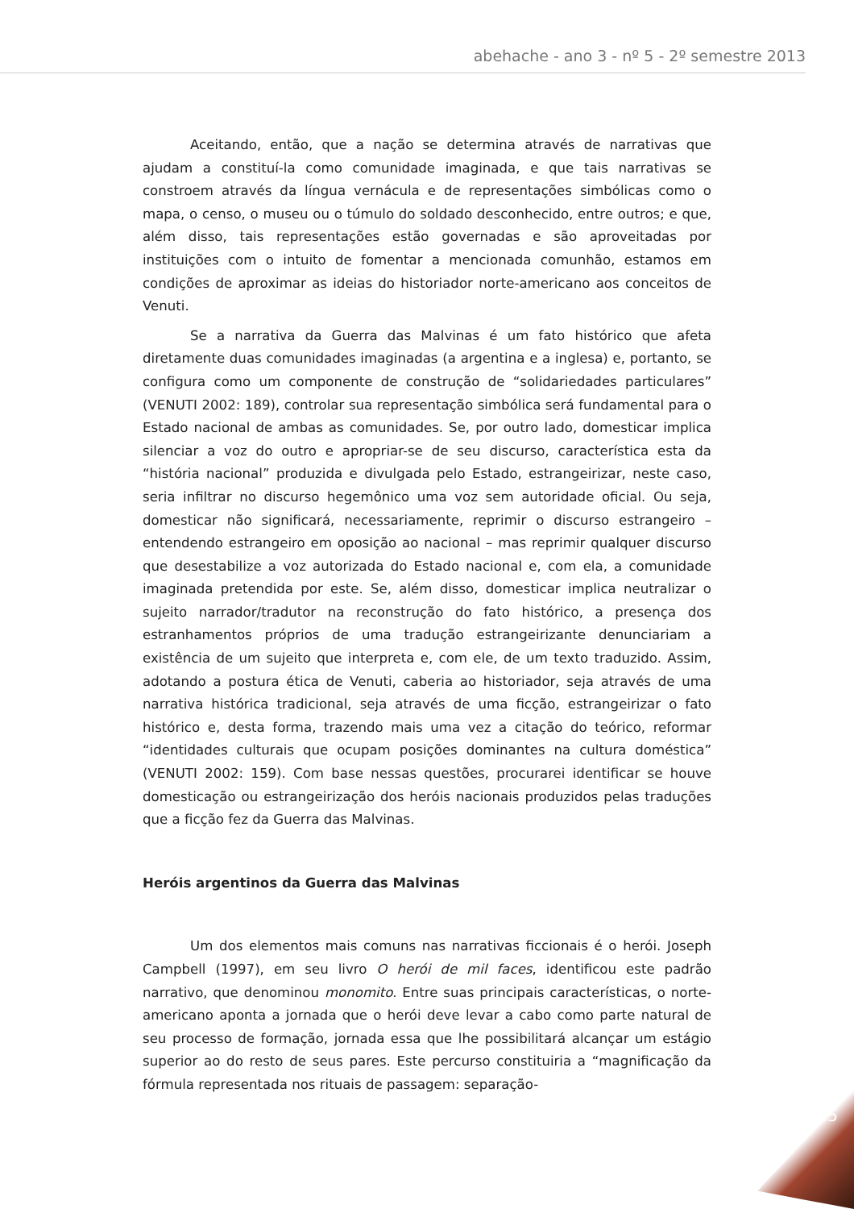abehache - ano 3 - nº 5 - 2º semestre 2013
Aceitando, então, que a nação se determina através de narrativas que ajudam a constituí-la como comunidade imaginada, e que tais narrativas se constroem através da língua vernácula e de representações simbólicas como o mapa, o censo, o museu ou o túmulo do soldado desconhecido, entre outros; e que, além disso, tais representações estão governadas e são aproveitadas por instituições com o intuito de fomentar a mencionada comunhão, estamos em condições de aproximar as ideias do historiador norte-americano aos conceitos de Venuti.
Se a narrativa da Guerra das Malvinas é um fato histórico que afeta diretamente duas comunidades imaginadas (a argentina e a inglesa) e, portanto, se configura como um componente de construção de “solidariedades particulares” (VENUTI 2002: 189), controlar sua representação simbólica será fundamental para o Estado nacional de ambas as comunidades. Se, por outro lado, domesticar implica silenciar a voz do outro e apropriar-se de seu discurso, característica esta da “história nacional” produzida e divulgada pelo Estado, estrangeirizar, neste caso, seria infiltrar no discurso hegemônico uma voz sem autoridade oficial. Ou seja, domesticar não significará, necessariamente, reprimir o discurso estrangeiro – entendendo estrangeiro em oposição ao nacional – mas reprimir qualquer discurso que desestabilize a voz autorizada do Estado nacional e, com ela, a comunidade imaginada pretendida por este. Se, além disso, domesticar implica neutralizar o sujeito narrador/tradutor na reconstrução do fato histórico, a presença dos estranhamentos próprios de uma tradução estrangeirizante denunciariam a existência de um sujeito que interpreta e, com ele, de um texto traduzido. Assim, adotando a postura ética de Venuti, caberia ao historiador, seja através de uma narrativa histórica tradicional, seja através de uma ficção, estrangeirizar o fato histórico e, desta forma, trazendo mais uma vez a citação do teórico, reformar “identidades culturais que ocupam posições dominantes na cultura doméstica” (VENUTI 2002: 159). Com base nessas questões, procurarei identificar se houve domesticação ou estrangeirização dos heróis nacionais produzidos pelas traduções que a ficção fez da Guerra das Malvinas.
Heróis argentinos da Guerra das Malvinas
Um dos elementos mais comuns nas narrativas ficcionais é o herói. Joseph Campbell (1997), em seu livro O herói de mil faces, identificou este padrão narrativo, que denominou monomito. Entre suas principais características, o norte-americano aponta a jornada que o herói deve levar a cabo como parte natural de seu processo de formação, jornada essa que lhe possibilitará alcançar um estágio superior ao do resto de seus pares. Este percurso constituiria a “magnificação da fórmula representada nos rituais de passagem: separação-
125